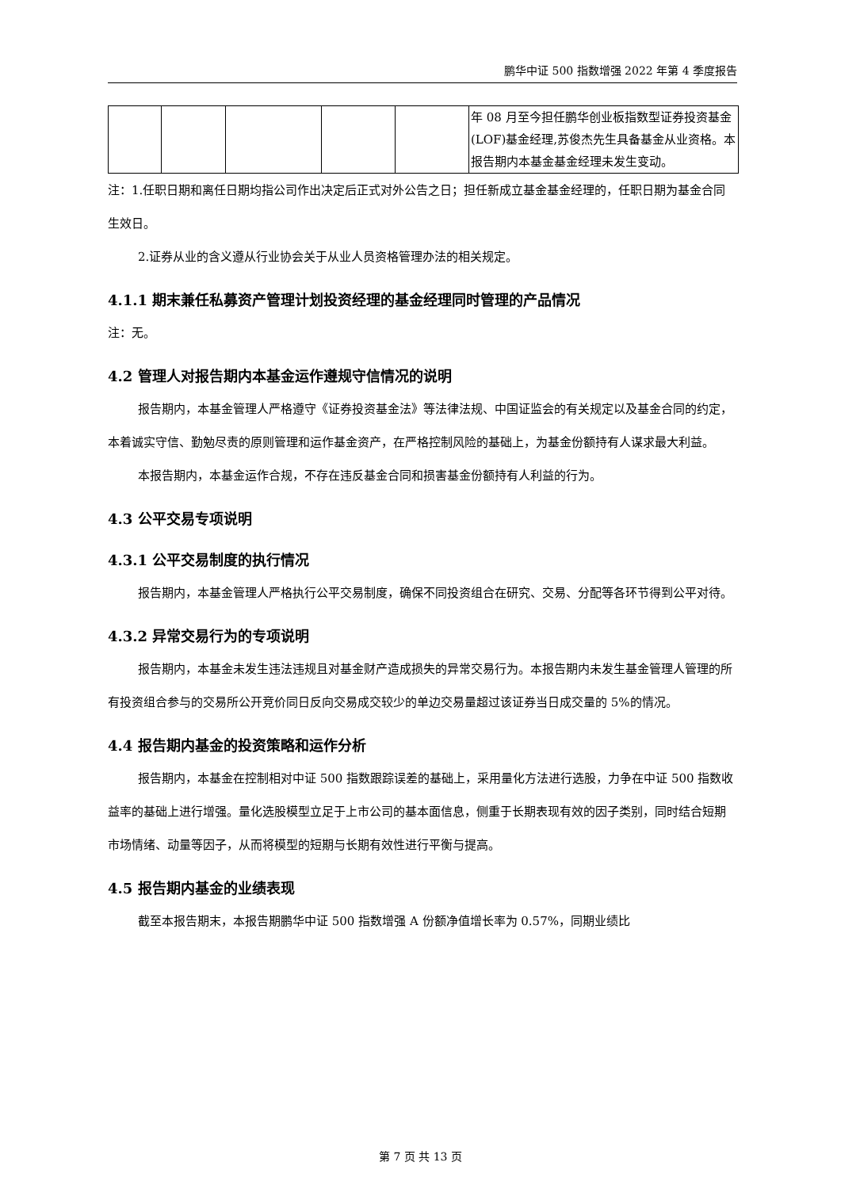鹏华中证 500 指数增强 2022 年第 4 季度报告
| | | | | | 年 08 月至今担任鹏华创业板指数型证券投资基金(LOF)基金经理,苏俊杰先生具备基金从业资格。本报告期内本基金基金经理未发生变动。 |
注：1.任职日期和离任日期均指公司作出决定后正式对外公告之日；担任新成立基金基金经理的，任职日期为基金合同生效日。
2.证券从业的含义遵从行业协会关于从业人员资格管理办法的相关规定。
4.1.1 期末兼任私募资产管理计划投资经理的基金经理同时管理的产品情况
注：无。
4.2 管理人对报告期内本基金运作遵规守信情况的说明
报告期内，本基金管理人严格遵守《证券投资基金法》等法律法规、中国证监会的有关规定以及基金合同的约定，本着诚实守信、勤勉尽责的原则管理和运作基金资产，在严格控制风险的基础上，为基金份额持有人谋求最大利益。
本报告期内，本基金运作合规，不存在违反基金合同和损害基金份额持有人利益的行为。
4.3 公平交易专项说明
4.3.1 公平交易制度的执行情况
报告期内，本基金管理人严格执行公平交易制度，确保不同投资组合在研究、交易、分配等各环节得到公平对待。
4.3.2 异常交易行为的专项说明
报告期内，本基金未发生违法违规且对基金财产造成损失的异常交易行为。本报告期内未发生基金管理人管理的所有投资组合参与的交易所公开竞价同日反向交易成交较少的单边交易量超过该证券当日成交量的 5%的情况。
4.4 报告期内基金的投资策略和运作分析
报告期内，本基金在控制相对中证 500 指数跟踪误差的基础上，采用量化方法进行选股，力争在中证 500 指数收益率的基础上进行增强。量化选股模型立足于上市公司的基本面信息，侧重于长期表现有效的因子类别，同时结合短期市场情绪、动量等因子，从而将模型的短期与长期有效性进行平衡与提高。
4.5 报告期内基金的业绩表现
截至本报告期末，本报告期鹏华中证 500 指数增强 A 份额净值增长率为 0.57%，同期业绩比
第 7 页 共 13 页